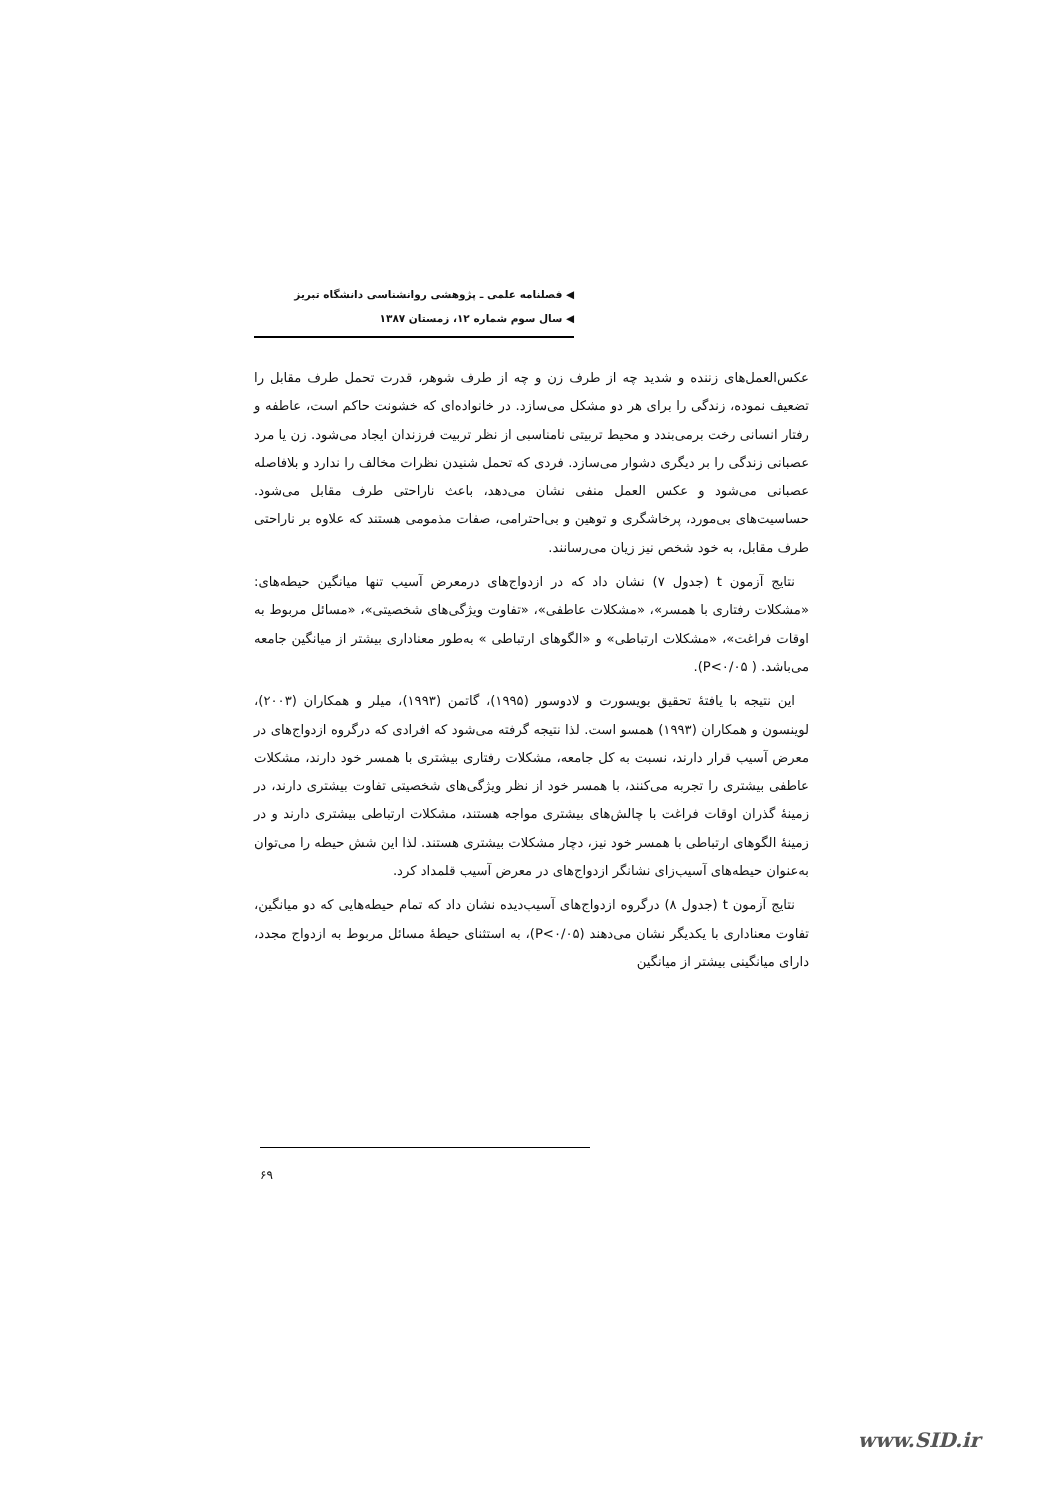◀ فصلنامه علمی ـ پژوهشی روانشناسی دانشگاه تبریز
◀ سال سوم شماره ۱۲، زمستان ۱۳۸۷
عکس‌العمل‌های زننده و شدید چه از طرف زن و چه از طرف شوهر، قدرت تحمل طرف مقابل را تضعیف نموده، زندگی را برای هر دو مشکل می‌سازد. در خانواده‌ای که خشونت حاکم است، عاطفه و رفتار انسانی رخت برمی‌بندد و محیط تربیتی نامناسبی از نظر تربیت فرزندان ایجاد می‌شود. زن یا مرد عصبانی زندگی را بر دیگری دشوار می‌سازد. فردی که تحمل شنیدن نظرات مخالف را ندارد و بلافاصله عصبانی می‌شود و عکس العمل منفی نشان می‌دهد، باعث ناراحتی طرف مقابل می‌شود. حساسیت‌های بی‌مورد، پرخاشگری و توهین و بی‌احترامی، صفات مذمومی هستند که علاوه بر ناراحتی طرف مقابل، به خود شخص نیز زیان می‌رسانند.
نتایج آزمون t (جدول ۷) نشان داد که در ازدواج‌های درمعرض آسیب تنها میانگین حیطه‌های: «مشکلات رفتاری با همسر»، «مشکلات عاطفی»، «تفاوت ویژگی‌های شخصیتی»، «مسائل مربوط به اوقات فراغت»، «مشکلات ارتباطی» و «الگوهای ارتباطی » به‌طور معناداری بیشتر از میانگین جامعه می‌باشد. ( P<۰/۰۵).
این نتیجه با یافتهٔ تحقیق بویسورت و لادوسور (۱۹۹۵)، گاتمن (۱۹۹۳)، میلر و همکاران (۲۰۰۳)، لوینسون و همکاران (۱۹۹۳) همسو است. لذا نتیجه گرفته می‌شود که افرادی که درگروه ازدواج‌های در معرض آسیب قرار دارند، نسبت به کل جامعه، مشکلات رفتاری بیشتری با همسر خود دارند، مشکلات عاطفی بیشتری را تجربه می‌کنند، با همسر خود از نظر ویژگی‌های شخصیتی تفاوت بیشتری دارند، در زمینهٔ گذران اوقات فراغت با چالش‌های بیشتری مواجه هستند، مشکلات ارتباطی بیشتری دارند و در زمینهٔ الگوهای ارتباطی با همسر خود نیز، دچار مشکلات بیشتری هستند. لذا این شش حیطه را می‌توان به‌عنوان حیطه‌های آسیب‌زای نشانگر ازدواج‌های در معرض آسیب قلمداد کرد.
نتایج آزمون t (جدول ۸) درگروه ازدواج‌های آسیب‌دیده نشان داد که تمام حیطه‌هایی که دو میانگین، تفاوت معناداری با یکدیگر نشان می‌دهند (P<۰/۰۵)، به استثنای حیطهٔ مسائل مربوط به ازدواج مجدد، دارای میانگینی بیشتر از میانگین
۶۹
www.SID.ir